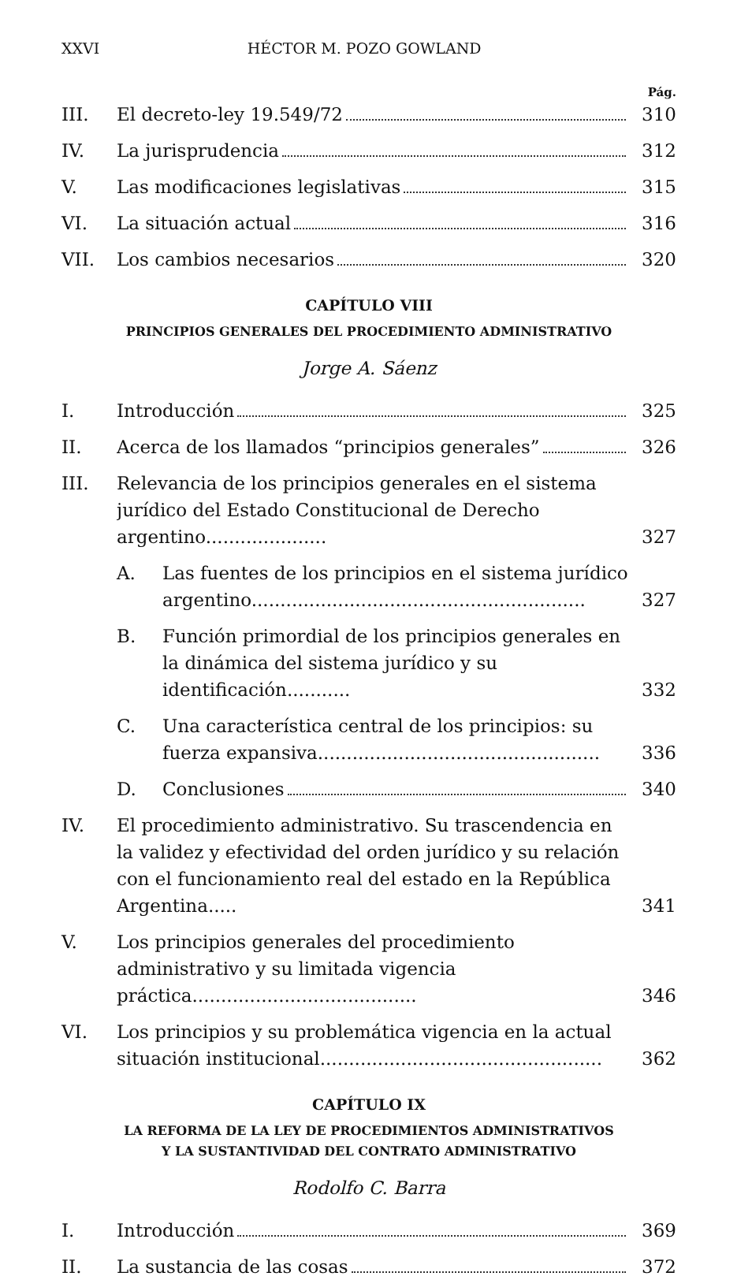XXVI HÉCTOR M. POZO GOWLAND
Pág.
III. El decreto-ley 19.549/72 310
IV. La jurisprudencia 312
V. Las modificaciones legislativas 315
VI. La situación actual 316
VII. Los cambios necesarios 320
CAPÍTULO VIII
PRINCIPIOS GENERALES DEL PROCEDIMIENTO ADMINISTRATIVO
Jorge A. Sáenz
I. Introducción 325
II. Acerca de los llamados “principios generales” 326
III. Relevancia de los principios generales en el sistema jurídico del Estado Constitucional de Derecho argentino..................... 327
A. Las fuentes de los principios en el sistema jurídico argentino.......................................................... 327
B. Función primordial de los principios generales en la dinámica del sistema jurídico y su identificación........... 332
C. Una característica central de los principios: su fuerza expansiva................................................. 336
D. Conclusiones 340
IV. El procedimiento administrativo. Su trascendencia en la validez y efectividad del orden jurídico y su relación con el funcionamiento real del estado en la República Argentina..... 341
V. Los principios generales del procedimiento administrativo y su limitada vigencia práctica....................................... 346
VI. Los principios y su problemática vigencia en la actual situación institucional................................................. 362
CAPÍTULO IX
LA REFORMA DE LA LEY DE PROCEDIMIENTOS ADMINISTRATIVOS
Y LA SUSTANTIVIDAD DEL CONTRATO ADMINISTRATIVO
Rodolfo C. Barra
I. Introducción 369
II. La sustancia de las cosas 372